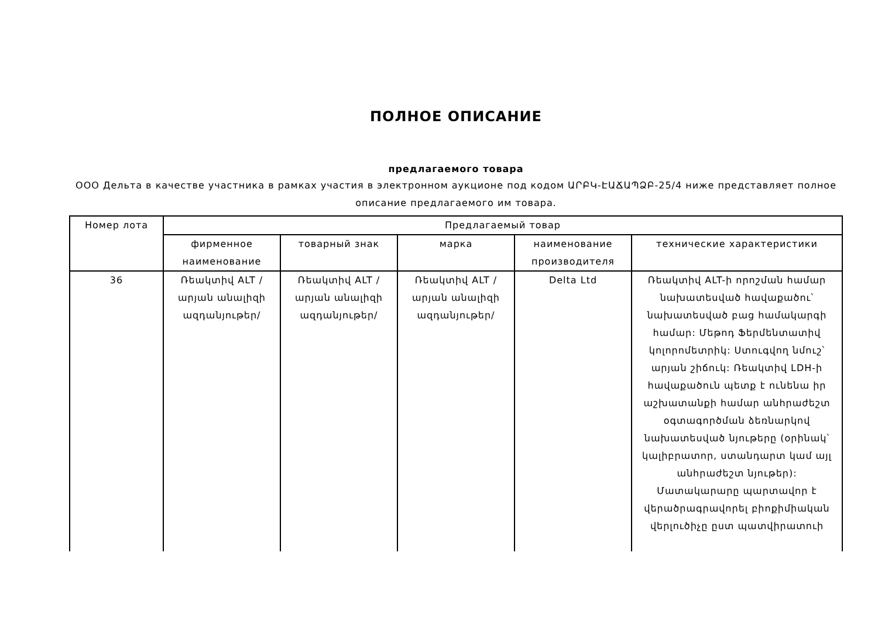ПОЛНОЕ ОПИСАНИЕ
предлагаемого товара
ООО Дельта в качестве участника в рамках участия в электронном аукционе под кодом ԱՐԲԿ-ԷԱՃԱՊՁԲ-25/4 ниже представляет полное описание предлагаемого им товара.
| Номер лота | Предлагаемый товар | | | | |
| --- | --- | --- | --- | --- | --- |
| | фирменное наименование | товарный знак | марка | наименование производителя | технические характеристики |
| 36 | Ռեակտիվ ALT /արյան անալիզի ազդանյութեր/ | Ռեակտիվ ALT /արյան անալիզի ազդանյութեր/ | Ռեակտիվ ALT /արյան անալիզի ազդանյութեր/ | Delta Ltd | Ռեակտիվ ALT-ի որոշման համար նախատեսված հավաքածու՝ նախատեսված բաց համակարգի համար: Մեթոդ Ֆերմենտատիվ կոլորոմետրիկ: Ստուգվող նմուշ՝ արյան շիճուկ: Ռեակտիվ LDH-ի հավաքածուն պետք է ունենա իր աշխատանքի համար անհրաժեշտ օգտագործման ձեռնարկով նախատեսված նյութերը (օրինակ՝ կալիբրատոր, ստանդարտ կամ այլ անհրաժեշտ նյութեր): Մատակարարը պարտավոր է վերածրագրավորել բիոքիմիական վերլուծիչը ըստ պատվիրատուի |